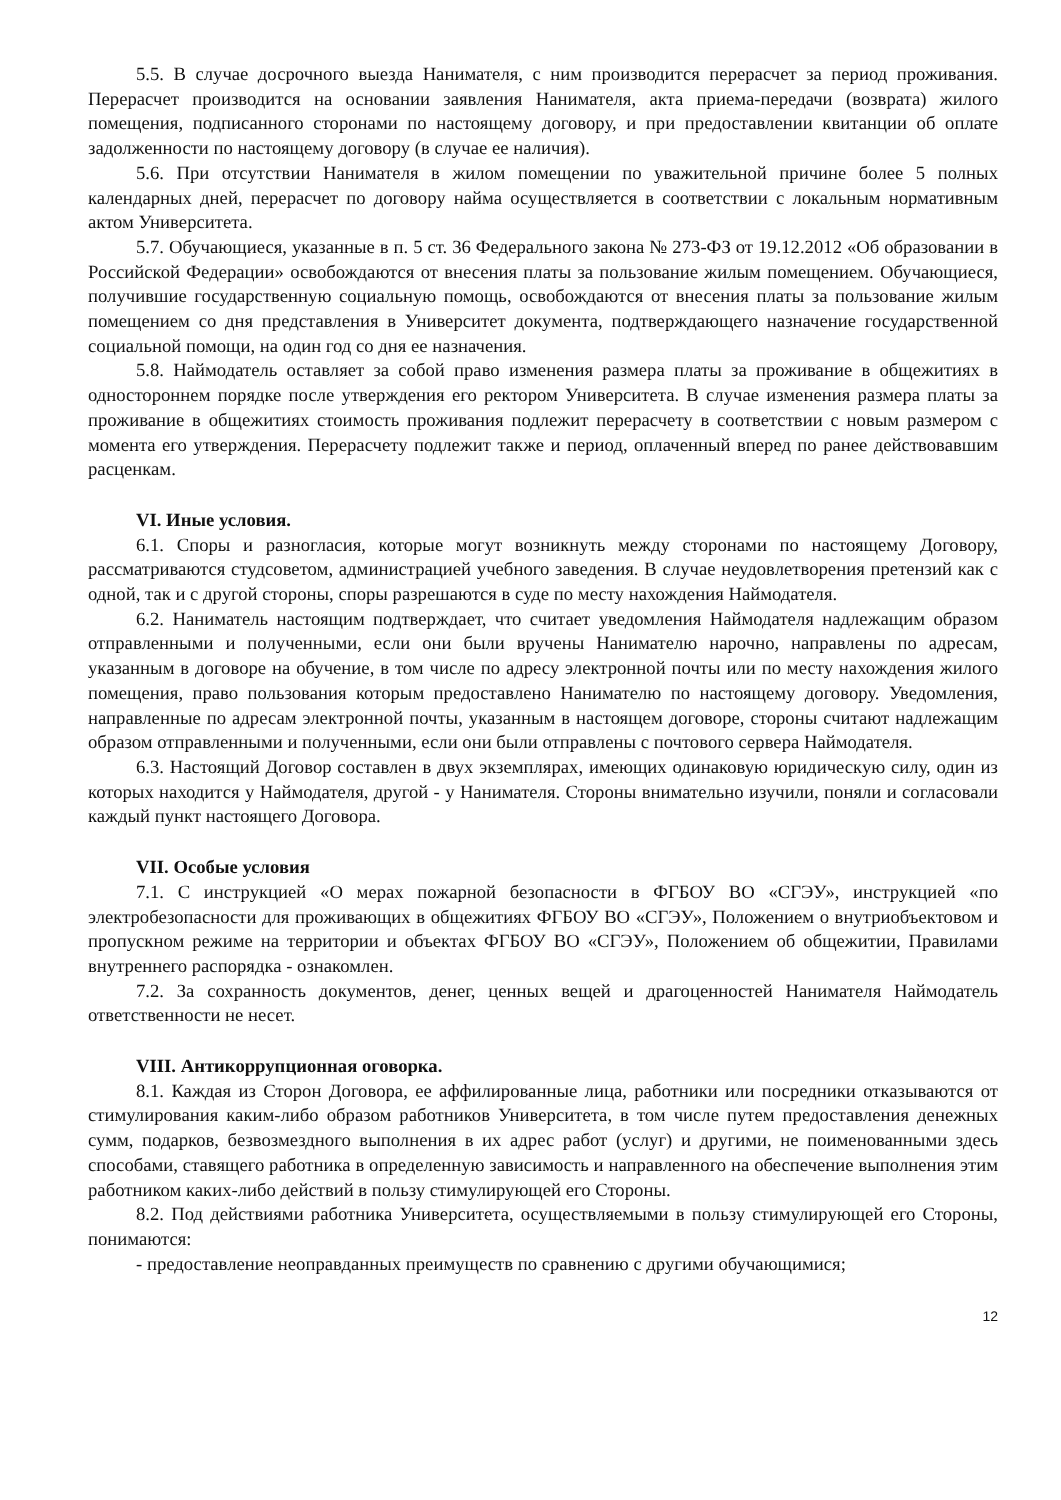5.5. В случае досрочного выезда Нанимателя, с ним производится перерасчет за период проживания. Перерасчет производится на основании заявления Нанимателя, акта приема-передачи (возврата) жилого помещения, подписанного сторонами по настоящему договору, и при предоставлении квитанции об оплате задолженности по настоящему договору (в случае ее наличия).
5.6. При отсутствии Нанимателя в жилом помещении по уважительной причине более 5 полных календарных дней, перерасчет по договору найма осуществляется в соответствии с локальным нормативным актом Университета.
5.7. Обучающиеся, указанные в п. 5 ст. 36 Федерального закона № 273-ФЗ от 19.12.2012 «Об образовании в Российской Федерации» освобождаются от внесения платы за пользование жилым помещением. Обучающиеся, получившие государственную социальную помощь, освобождаются от внесения платы за пользование жилым помещением со дня представления в Университет документа, подтверждающего назначение государственной социальной помощи, на один год со дня ее назначения.
5.8. Наймодатель оставляет за собой право изменения размера платы за проживание в общежитиях в одностороннем порядке после утверждения его ректором Университета. В случае изменения размера платы за проживание в общежитиях стоимость проживания подлежит перерасчету в соответствии с новым размером с момента его утверждения. Перерасчету подлежит также и период, оплаченный вперед по ранее действовавшим расценкам.
VI. Иные условия.
6.1. Споры и разногласия, которые могут возникнуть между сторонами по настоящему Договору, рассматриваются студсоветом, администрацией учебного заведения. В случае неудовлетворения претензий как с одной, так и с другой стороны, споры разрешаются в суде по месту нахождения Наймодателя.
6.2. Наниматель настоящим подтверждает, что считает уведомления Наймодателя надлежащим образом отправленными и полученными, если они были вручены Нанимателю нарочно, направлены по адресам, указанным в договоре на обучение, в том числе по адресу электронной почты или по месту нахождения жилого помещения, право пользования которым предоставлено Нанимателю по настоящему договору. Уведомления, направленные по адресам электронной почты, указанным в настоящем договоре, стороны считают надлежащим образом отправленными и полученными, если они были отправлены с почтового сервера Наймодателя.
6.3. Настоящий Договор составлен в двух экземплярах, имеющих одинаковую юридическую силу, один из которых находится у Наймодателя, другой - у Нанимателя. Стороны внимательно изучили, поняли и согласовали каждый пункт настоящего Договора.
VII. Особые условия
7.1. С инструкцией «О мерах пожарной безопасности в ФГБОУ ВО «СГЭУ», инструкцией «по электробезопасности для проживающих в общежитиях ФГБОУ ВО «СГЭУ», Положением о внутриобъектовом и пропускном режиме на территории и объектах ФГБОУ ВО «СГЭУ», Положением об общежитии, Правилами внутреннего распорядка - ознакомлен.
7.2. За сохранность документов, денег, ценных вещей и драгоценностей Нанимателя Наймодатель ответственности не несет.
VIII. Антикоррупционная оговорка.
8.1. Каждая из Сторон Договора, ее аффилированные лица, работники или посредники отказываются от стимулирования каким-либо образом работников Университета, в том числе путем предоставления денежных сумм, подарков, безвозмездного выполнения в их адрес работ (услуг) и другими, не поименованными здесь способами, ставящего работника в определенную зависимость и направленного на обеспечение выполнения этим работником каких-либо действий в пользу стимулирующей его Стороны.
8.2. Под действиями работника Университета, осуществляемыми в пользу стимулирующей его Стороны, понимаются:
- предоставление неоправданных преимуществ по сравнению с другими обучающимися;
12